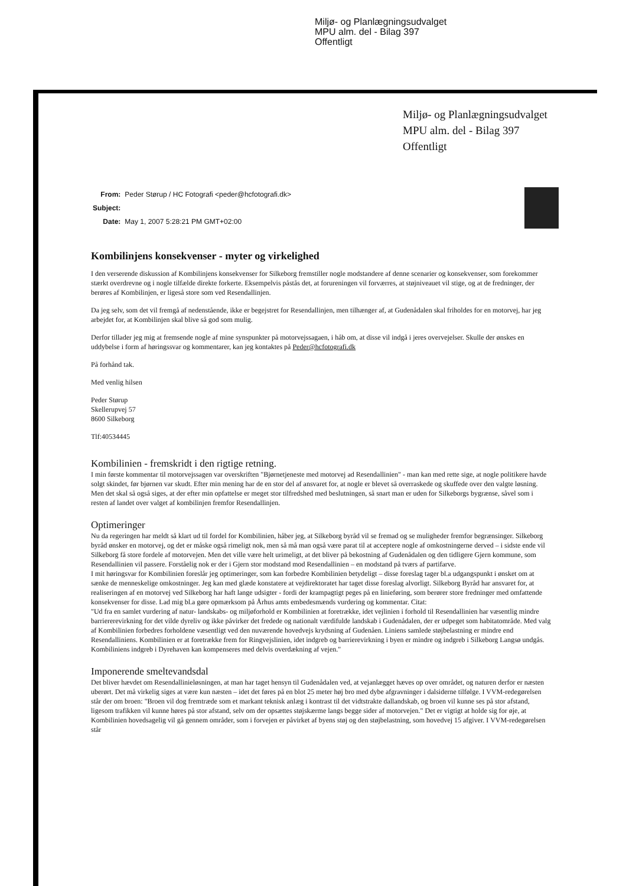Miljø- og Planlægningsudvalget
MPU alm. del - Bilag 397
Offentligt
Miljø- og Planlægningsudvalget
MPU alm. del - Bilag 397
Offentligt
| From: | Peder Størup / HC Fotografi <peder@hcfotografi.dk> |
| Subject: | |
| Date: | May 1, 2007 5:28:21 PM GMT+02:00 |
Kombilinjens konsekvenser - myter og virkelighed
I den verserende diskussion af Kombilinjens konsekvenser for Silkeborg fremstiller nogle modstandere af denne scenarier og konsekvenser, som forekommer stærkt overdrevne og i nogle tilfælde direkte forkerte. Eksempelvis påstås det, at forureningen vil forværres, at støjniveauet vil stige, og at de fredninger, der berøres af Kombilinjen, er ligeså store som ved Resendallinjen.
Da jeg selv, som det vil fremgå af nedenstående, ikke er begejstret for Resendallinjen, men tilhænger af, at Gudenådalen skal friholdes for en motorvej, har jeg arbejdet for, at Kombilinjen skal blive så god som mulig.
Derfor tillader jeg mig at fremsende nogle af mine synspunkter på motorvejssagaen, i håb om, at disse vil indgå i jeres overvejelser. Skulle der ønskes en uddybelse i form af høringssvar og kommentarer, kan jeg kontaktes på Peder@hcfotografi.dk
På forhånd tak.
Med venlig hilsen
Peder Størup
Skellerupvej 57
8600 Silkeborg
Tlf:40534445
Kombilinien - fremskridt i den rigtige retning.
I min første kommentar til motorvejssagen var overskriften "Bjørnetjeneste med motorvej ad Resendallinien" - man kan med rette sige, at nogle politikere havde solgt skindet, før bjørnen var skudt. Efter min mening har de en stor del af ansvaret for, at nogle er blevet så overraskede og skuffede over den valgte løsning. Men det skal så også siges, at der efter min opfattelse er meget stor tilfredshed med beslutningen, så snart man er uden for Silkeborgs bygrænse, såvel som i resten af landet over valget af kombilinjen fremfor Resendallinjen.
Optimeringer
Nu da regeringen har meldt så klart ud til fordel for Kombilinien, håber jeg, at Silkeborg byråd vil se fremad og se muligheder fremfor begrænsinger. Silkeborg byråd ønsker en motorvej, og det er måske også rimeligt nok, men så må man også være parat til at acceptere nogle af omkostningerne derved – i sidste ende vil Silkeborg få store fordele af motorvejen. Men det ville være helt urimeligt, at det bliver på bekostning af Gudenådalen og den tidligere Gjern kommune, som Resendallinien vil passere. Forståelig nok er der i Gjern stor modstand mod Resendallinien – en modstand på tværs af partifarve.
I mit høringsvar for Kombilinien foreslår jeg optimeringer, som kan forbedre Kombilinien betydeligt – disse foreslag tager bl.a udgangspunkt i ønsket om at sænke de menneskelige omkostninger. Jeg kan med glæde konstatere at vejdirektoratet har taget disse foreslag alvorligt. Silkeborg Byråd har ansvaret for, at realiseringen af en motorvej ved Silkeborg har haft lange udsigter - fordi der krampagtigt peges på en linieføring, som berører store fredninger med omfattende konsekvenser for disse. Lad mig bl.a gøre opmærksom på Århus amts embedesmænds vurdering og kommentar. Citat:
"Ud fra en samlet vurdering af natur- landskabs- og miljøforhold er Kombilinien at foretrække, idet vejlinien i forhold til Resendallinien har væsentlig mindre barriererevirkning for det vilde dyreliv og ikke påvirker det fredede og nationalt værdifulde landskab i Gudenådalen, der er udpeget som habitatområde. Med valg af Kombilinien forbedres forholdene væsentligt ved den nuværende hovedvejs krydsning af Gudenåen. Liniens samlede støjbelastning er mindre end Resendalliniens. Kombilinien er at foretrække frem for Ringvejslinien, idet indgreb og barrierevirkning i byen er mindre og indgreb i Silkeborg Langsø undgås. Kombiliniens indgreb i Dyrehaven kan kompenseres med delvis overdækning af vejen."
Imponerende smeltevandsdal
Det bliver hævdet om Resendallinieløsningen, at man har taget hensyn til Gudenådalen ved, at vejanlægget hæves op over området, og naturen derfor er næsten uberørt. Det må virkelig siges at være kun næsten – idet det føres på en blot 25 meter høj bro med dybe afgravninger i dalsiderne tilfølge. I VVM-redegørelsen står der om broen: "Broen vil dog fremtræde som et markant teknisk anlæg i kontrast til det vidtstrakte dallandskab, og broen vil kunne ses på stor afstand, ligesom trafikken vil kunne høres på stor afstand, selv om der opsættes støjskærme langs begge sider af motorvejen." Det er vigtigt at holde sig for øje, at Kombilinien hovedsagelig vil gå gennem områder, som i forvejen er påvirket af byens støj og den støjbelastning, som hovedvej 15 afgiver. I VVM-redegørelsen står